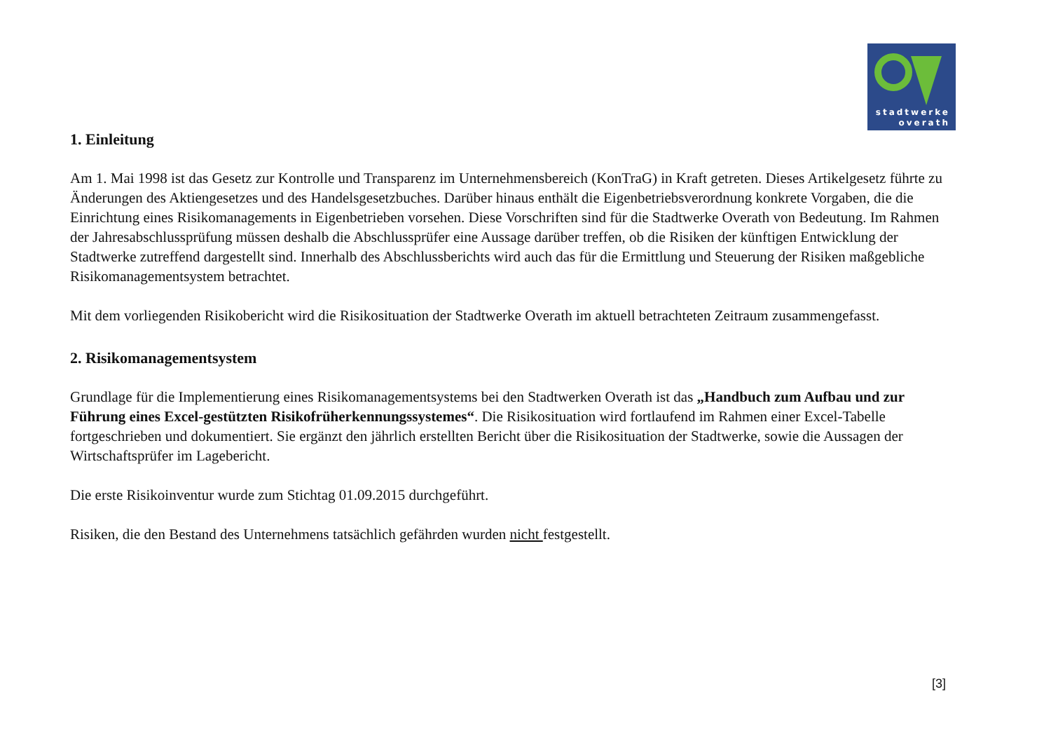stadtwerke
overath
1. Einleitung
Am 1. Mai 1998 ist das Gesetz zur Kontrolle und Transparenz im Unternehmensbereich (KonTraG) in Kraft getreten. Dieses Artikelgesetz führte zu Änderungen des Aktiengesetzes und des Handelsgesetzbuches. Darüber hinaus enthält die Eigenbetriebsverordnung konkrete Vorgaben, die die Einrichtung eines Risikomanagements in Eigenbetrieben vorsehen. Diese Vorschriften sind für die Stadtwerke Overath von Bedeutung. Im Rahmen der Jahresabschlussprüfung müssen deshalb die Abschlussprüfer eine Aussage darüber treffen, ob die Risiken der künftigen Entwicklung der Stadtwerke zutreffend dargestellt sind. Innerhalb des Abschlussberichts wird auch das für die Ermittlung und Steuerung der Risiken maßgebliche Risikomanagementsystem betrachtet.
Mit dem vorliegenden Risikobericht wird die Risikosituation der Stadtwerke Overath im aktuell betrachteten Zeitraum zusammengefasst.
2. Risikomanagementsystem
Grundlage für die Implementierung eines Risikomanagementsystems bei den Stadtwerken Overath ist das „Handbuch zum Aufbau und zur Führung eines Excel-gestützten Risikofrüherkennungssystemes“. Die Risikosituation wird fortlaufend im Rahmen einer Excel-Tabelle fortgeschrieben und dokumentiert. Sie ergänzt den jährlich erstellten Bericht über die Risikosituation der Stadtwerke, sowie die Aussagen der Wirtschaftsprüfer im Lagebericht.
Die erste Risikoinventur wurde zum Stichtag 01.09.2015 durchgeführt.
Risiken, die den Bestand des Unternehmens tatsächlich gefährden wurden nicht festgestellt.
[3]